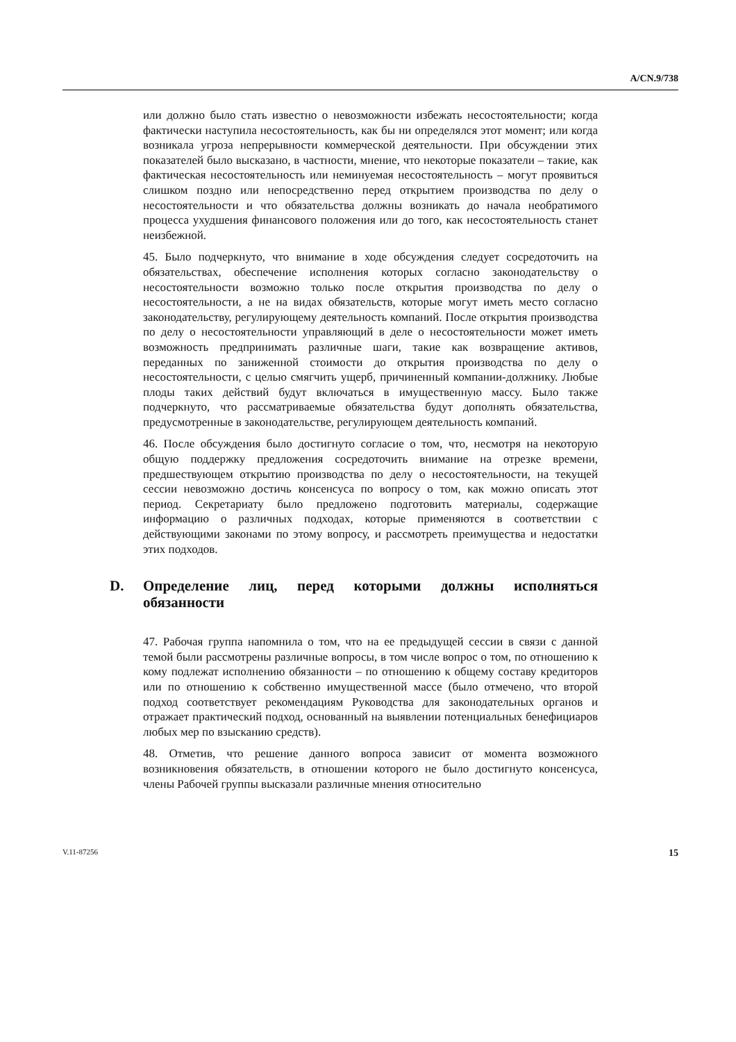A/CN.9/738
или должно было стать известно о невозможности избежать несостоятельности; когда фактически наступила несостоятельность, как бы ни определялся этот момент; или когда возникала угроза непрерывности коммерческой деятельности. При обсуждении этих показателей было высказано, в частности, мнение, что некоторые показатели – такие, как фактическая несостоятельность или неминуемая несостоятельность – могут проявиться слишком поздно или непосредственно перед открытием производства по делу о несостоятельности и что обязательства должны возникать до начала необратимого процесса ухудшения финансового положения или до того, как несостоятельность станет неизбежной.
45. Было подчеркнуто, что внимание в ходе обсуждения следует сосредоточить на обязательствах, обеспечение исполнения которых согласно законодательству о несостоятельности возможно только после открытия производства по делу о несостоятельности, а не на видах обязательств, которые могут иметь место согласно законодательству, регулирующему деятельность компаний. После открытия производства по делу о несостоятельности управляющий в деле о несостоятельности может иметь возможность предпринимать различные шаги, такие как возвращение активов, переданных по заниженной стоимости до открытия производства по делу о несостоятельности, с целью смягчить ущерб, причиненный компании-должнику. Любые плоды таких действий будут включаться в имущественную массу. Было также подчеркнуто, что рассматриваемые обязательства будут дополнять обязательства, предусмотренные в законодательстве, регулирующем деятельность компаний.
46. После обсуждения было достигнуто согласие о том, что, несмотря на некоторую общую поддержку предложения сосредоточить внимание на отрезке времени, предшествующем открытию производства по делу о несостоятельности, на текущей сессии невозможно достичь консенсуса по вопросу о том, как можно описать этот период. Секретариату было предложено подготовить материалы, содержащие информацию о различных подходах, которые применяются в соответствии с действующими законами по этому вопросу, и рассмотреть преимущества и недостатки этих подходов.
D. Определение лиц, перед которыми должны исполняться обязанности
47. Рабочая группа напомнила о том, что на ее предыдущей сессии в связи с данной темой были рассмотрены различные вопросы, в том числе вопрос о том, по отношению к кому подлежат исполнению обязанности – по отношению к общему составу кредиторов или по отношению к собственно имущественной массе (было отмечено, что второй подход соответствует рекомендациям Руководства для законодательных органов и отражает практический подход, основанный на выявлении потенциальных бенефициаров любых мер по взысканию средств).
48. Отметив, что решение данного вопроса зависит от момента возможного возникновения обязательств, в отношении которого не было достигнуто консенсуса, члены Рабочей группы высказали различные мнения относительно
V.11-87256 15